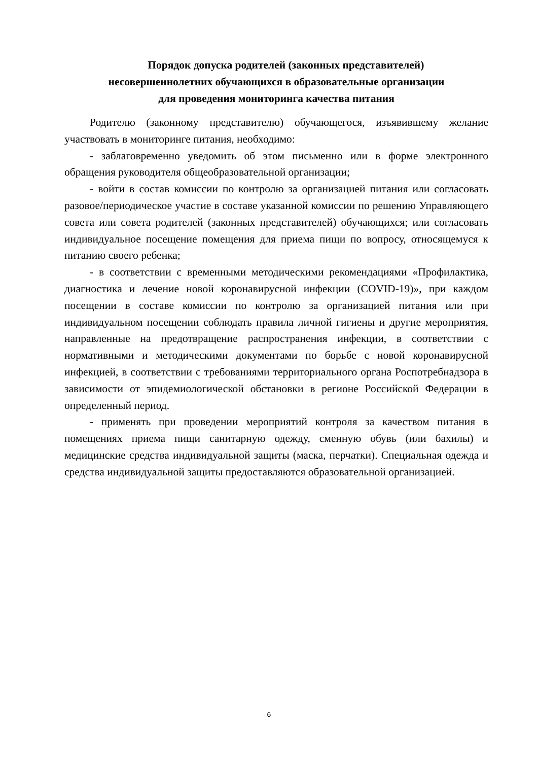Порядок допуска родителей (законных представителей)
несовершеннолетних обучающихся в образовательные организации
для проведения мониторинга качества питания
Родителю (законному представителю) обучающегося, изъявившему желание участвовать в мониторинге питания, необходимо:
- заблаговременно уведомить об этом письменно или в форме электронного обращения руководителя общеобразовательной организации;
- войти в состав комиссии по контролю за организацией питания или согласовать разовое/периодическое участие в составе указанной комиссии по решению Управляющего совета или совета родителей (законных представителей) обучающихся; или согласовать индивидуальное посещение помещения для приема пищи по вопросу, относящемуся к питанию своего ребенка;
- в соответствии с временными методическими рекомендациями «Профилактика, диагностика и лечение новой коронавирусной инфекции (COVID-19)», при каждом посещении в составе комиссии по контролю за организацией питания или при индивидуальном посещении соблюдать правила личной гигиены и другие мероприятия, направленные на предотвращение распространения инфекции, в соответствии с нормативными и методическими документами по борьбе с новой коронавирусной инфекцией, в соответствии с требованиями территориального органа Роспотребнадзора в зависимости от эпидемиологической обстановки в регионе Российской Федерации в определенный период.
- применять при проведении мероприятий контроля за качеством питания в помещениях приема пищи санитарную одежду, сменную обувь (или бахилы) и медицинские средства индивидуальной защиты (маска, перчатки). Специальная одежда и средства индивидуальной защиты предоставляются образовательной организацией.
6